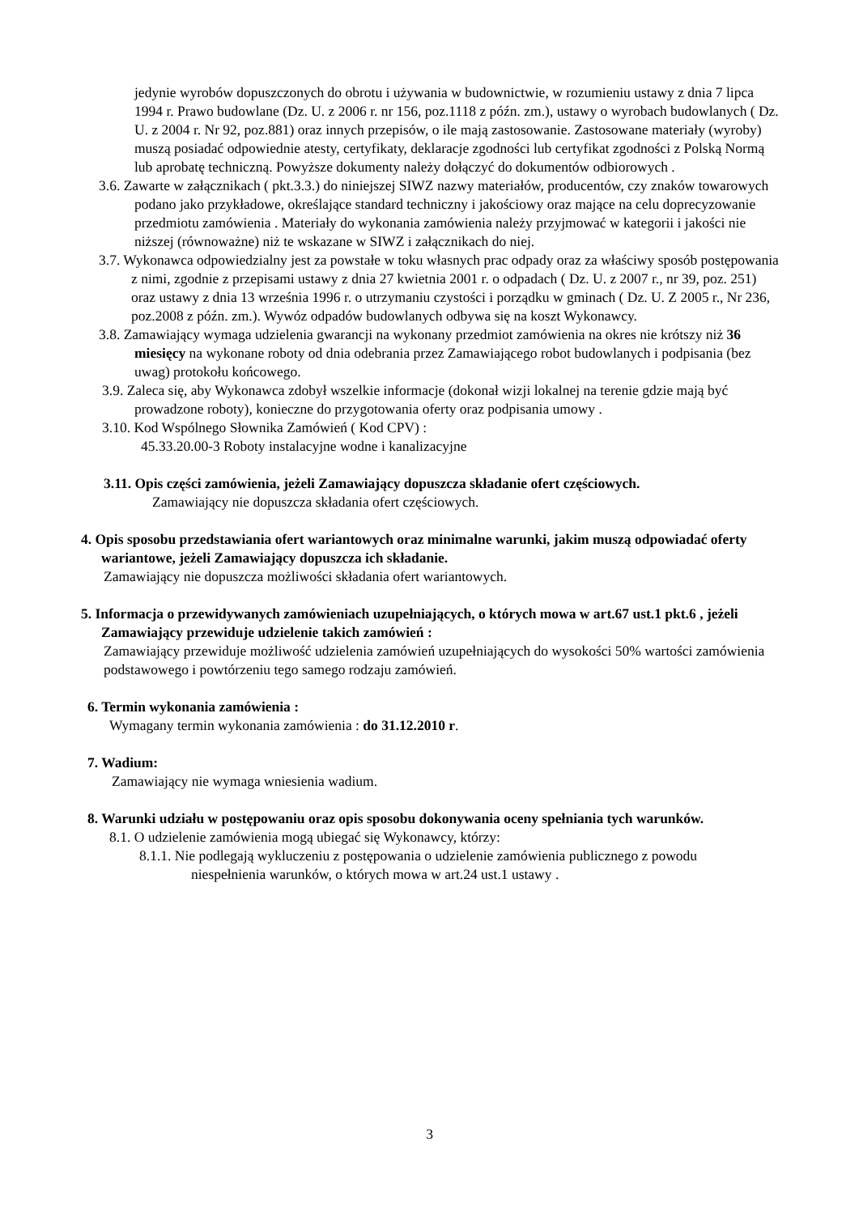jedynie wyrobów dopuszczonych do obrotu i używania w budownictwie, w rozumieniu ustawy z dnia 7 lipca 1994 r. Prawo budowlane (Dz. U. z 2006 r. nr 156, poz.1118 z późn. zm.), ustawy o wyrobach budowlanych ( Dz. U. z 2004 r. Nr 92, poz.881) oraz innych przepisów, o ile mają zastosowanie. Zastosowane materiały (wyroby) muszą posiadać odpowiednie atesty, certyfikaty, deklaracje zgodności lub certyfikat zgodności z Polską Normą lub aprobatę techniczną. Powyższe dokumenty należy dołączyć do dokumentów odbiorowych .
3.6. Zawarte w załącznikach ( pkt.3.3.) do niniejszej SIWZ nazwy materiałów, producentów, czy znaków towarowych podano jako przykładowe, określające standard techniczny i jakościowy oraz mające na celu doprecyzowanie przedmiotu zamówienia . Materiały do wykonania zamówienia należy przyjmować w kategorii i jakości nie niższej (równoważne) niż te wskazane w SIWZ i załącznikach do niej.
3.7. Wykonawca odpowiedzialny jest za powstałe w toku własnych prac odpady oraz za właściwy sposób postępowania z nimi, zgodnie z przepisami ustawy z dnia 27 kwietnia 2001 r. o odpadach ( Dz. U. z 2007 r., nr 39, poz. 251) oraz ustawy z dnia 13 września 1996 r. o utrzymaniu czystości i porządku w gminach ( Dz. U. Z 2005 r., Nr 236, poz.2008 z późn. zm.). Wywóz odpadów budowlanych odbywa się na koszt Wykonawcy.
3.8. Zamawiający wymaga udzielenia gwarancji na wykonany przedmiot zamówienia na okres nie krótszy niż 36 miesięcy na wykonane roboty od dnia odebrania przez Zamawiającego robot budowlanych i podpisania (bez uwag) protokołu końcowego.
3.9. Zaleca się, aby Wykonawca zdobył wszelkie informacje (dokonał wizji lokalnej na terenie gdzie mają być prowadzone roboty), konieczne do przygotowania oferty oraz podpisania umowy .
3.10. Kod Wspólnego Słownika Zamówień ( Kod CPV) :
45.33.20.00-3 Roboty instalacyjne wodne i kanalizacyjne
3.11. Opis części zamówienia, jeżeli Zamawiający dopuszcza składanie ofert częściowych.
Zamawiający nie dopuszcza składania ofert częściowych.
4. Opis sposobu przedstawiania ofert wariantowych oraz minimalne warunki, jakim muszą odpowiadać oferty wariantowe, jeżeli Zamawiający dopuszcza ich składanie.
Zamawiający nie dopuszcza możliwości składania ofert wariantowych.
5. Informacja o przewidywanych zamówieniach uzupełniających, o których mowa w art.67 ust.1 pkt.6 , jeżeli Zamawiający przewiduje udzielenie takich zamówień :
Zamawiający przewiduje możliwość udzielenia zamówień uzupełniających do wysokości 50% wartości zamówienia podstawowego i powtórzeniu tego samego rodzaju zamówień.
6. Termin wykonania zamówienia :
Wymagany termin wykonania zamówienia : do 31.12.2010 r.
7. Wadium:
Zamawiający nie wymaga wniesienia wadium.
8. Warunki udziału w postępowaniu oraz opis sposobu dokonywania oceny spełniania tych warunków.
8.1. O udzielenie zamówienia mogą ubiegać się Wykonawcy, którzy:
8.1.1. Nie podlegają wykluczeniu z postępowania o udzielenie zamówienia publicznego z powodu niespełnienia warunków, o których mowa w art.24 ust.1 ustawy .
3